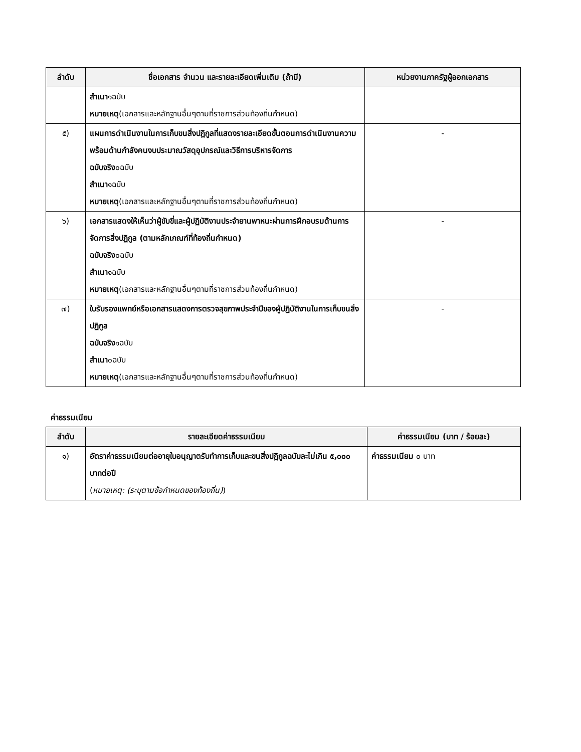| ลำดับ | ชื่อเอกสาร จำนวน และรายละเอียดเพิ่มเติม (ถ้ามี) | หน่วยงานภาครัฐผู้ออกเอกสาร |
| --- | --- | --- |
| | สำเนา ๑ฉบับ หมายเหตุ (เอกสารและหลักฐานอื่นๆตามที่ราชการส่วนท้องถิ่นกำหนด) | |
| ๕) | แผนการดำเนินงานในการเก็บขนสิ่งปฏิกูลที่แสดงรายละเอียดขั้นตอนการดำเนินงานความพร้อมด้านกำลังคนงบประมาณวัสดุอุปกรณ์และวิธีการบริหารจัดการ ฉบับจริง ๐ฉบับ สำเนา ๑ฉบับ หมายเหตุ (เอกสารและหลักฐานอื่นๆตามที่ราชการส่วนท้องถิ่นกำหนด) | - |
| ๖) | เอกสารแสดงให้เห็นว่าผู้ขับขี่และผู้ปฏิบัติงานประจำยานพาหนะผ่านการฝึกอบรมด้านการจัดการสิ่งปฏิกูล (ตามหลักเกณฑ์ที่ท้องถิ่นกำหนด) ฉบับจริง ๐ฉบับ สำเนา ๑ฉบับ หมายเหตุ (เอกสารและหลักฐานอื่นๆตามที่ราชการส่วนท้องถิ่นกำหนด) | - |
| ๗) | ใบรับรองแพทย์หรือเอกสารแสดงการตรวจสุขภาพประจำปีของผู้ปฏิบัติงานในการเก็บขนสิ่งปฏิกูล ฉบับจริง ๑ฉบับ สำเนา ๐ฉบับ หมายเหตุ (เอกสารและหลักฐานอื่นๆตามที่ราชการส่วนท้องถิ่นกำหนด) | - |
ค่าธรรมเนียม
| ลำดับ | รายละเอียดค่าธรรมเนียม | ค่าธรรมเนียม (บาท / ร้อยละ) |
| --- | --- | --- |
| ๑) | อัตราค่าธรรมเนียมต่ออายุใบอนุญาตรับทำการเก็บและขนสิ่งปฏิกูลฉบับละไม่เกิน ๕,๐๐๐ บาทต่อปี ( หมายเหตุ: (ระบุตามข้อกำหนดของท้องถิ่น) ) | ค่าธรรมเนียม ๐ บาท |